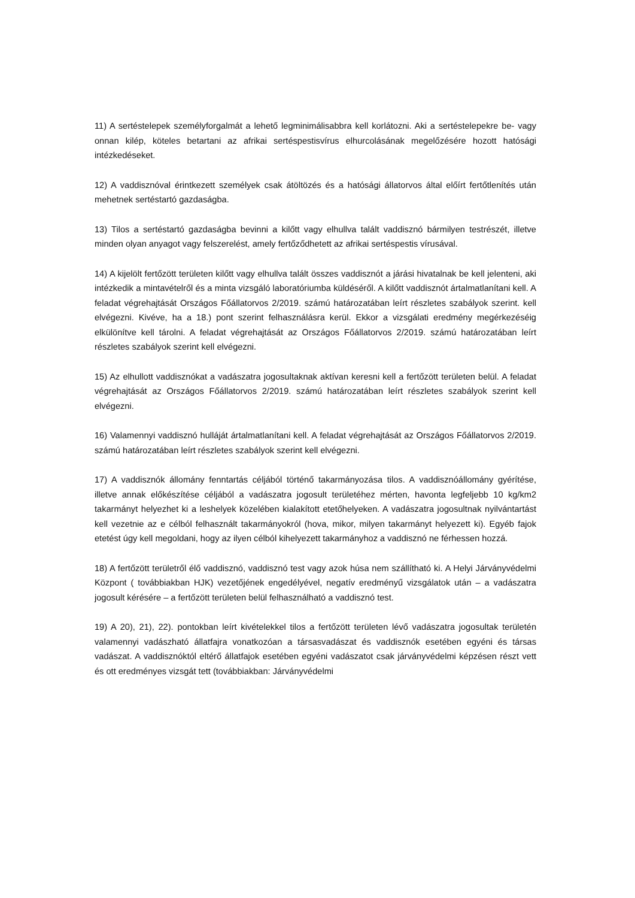11) A sertéstelepek személyforgalmát a lehető legminimálisabbra kell korlátozni. Aki a sertéstelepekre be- vagy onnan kilép, köteles betartani az afrikai sertéspestisvírus elhurcolásának megelőzésére hozott hatósági intézkedéseket.
12) A vaddisznóval érintkezett személyek csak átöltözés és a hatósági állatorvos által előírt fertőtlenítés után mehetnek sertéstartó gazdaságba.
13) Tilos a sertéstartó gazdaságba bevinni a kilőtt vagy elhullva talált vaddisznó bármilyen testrészét, illetve minden olyan anyagot vagy felszerelést, amely fertőződhetett az afrikai sertéspestis vírusával.
14) A kijelölt fertőzött területen kilőtt vagy elhullva talált összes vaddisznót a járási hivatalnak be kell jelenteni, aki intézkedik a mintavételről és a minta vizsgáló laboratóriumba küldéséről. A kilőtt vaddisznót ártalmatlanítani kell. A feladat végrehajtását Országos Főállatorvos 2/2019. számú határozatában leírt részletes szabályok szerint. kell elvégezni. Kivéve, ha a 18.) pont szerint felhasználásra kerül. Ekkor a vizsgálati eredmény megérkezéséig elkülönítve kell tárolni. A feladat végrehajtását az Országos Főállatorvos 2/2019. számú határozatában leírt részletes szabályok szerint kell elvégezni.
15) Az elhullott vaddisznókat a vadászatra jogosultaknak aktívan keresni kell a fertőzött területen belül. A feladat végrehajtását az Országos Főállatorvos 2/2019. számú határozatában leírt részletes szabályok szerint kell elvégezni.
16) Valamennyi vaddisznó hulláját ártalmatlanítani kell. A feladat végrehajtását az Országos Főállatorvos 2/2019. számú határozatában leírt részletes szabályok szerint kell elvégezni.
17) A vaddisznók állomány fenntartás céljából történő takarmányozása tilos. A vaddisznóállomány gyérítése, illetve annak előkészítése céljából a vadászatra jogosult területéhez mérten, havonta legfeljebb 10 kg/km2 takarmányt helyezhet ki a leshelyek közelében kialakított etetőhelyeken. A vadászatra jogosultnak nyilvántartást kell vezetnie az e célból felhasznált takarmányokról (hova, mikor, milyen takarmányt helyezett ki). Egyéb fajok etetést úgy kell megoldani, hogy az ilyen célból kihelyezett takarmányhoz a vaddisznó ne férhessen hozzá.
18) A fertőzött területről élő vaddisznó, vaddisznó test vagy azok húsa nem szállítható ki. A Helyi Járványvédelmi Központ ( továbbiakban HJK) vezetőjének engedélyével, negatív eredményű vizsgálatok után – a vadászatra jogosult kérésére – a fertőzött területen belül felhasználható a vaddisznó test.
19) A 20), 21), 22). pontokban leírt kivételekkel tilos a fertőzött területen lévő vadászatra jogosultak területén valamennyi vadászható állatfajra vonatkozóan a társasvadászat és vaddisznók esetében egyéni és társas vadászat. A vaddisznóktól eltérő állatfajok esetében egyéni vadászatot csak járványvédelmi képzésen részt vett és ott eredményes vizsgát tett (továbbiakban: Járványvédelmi